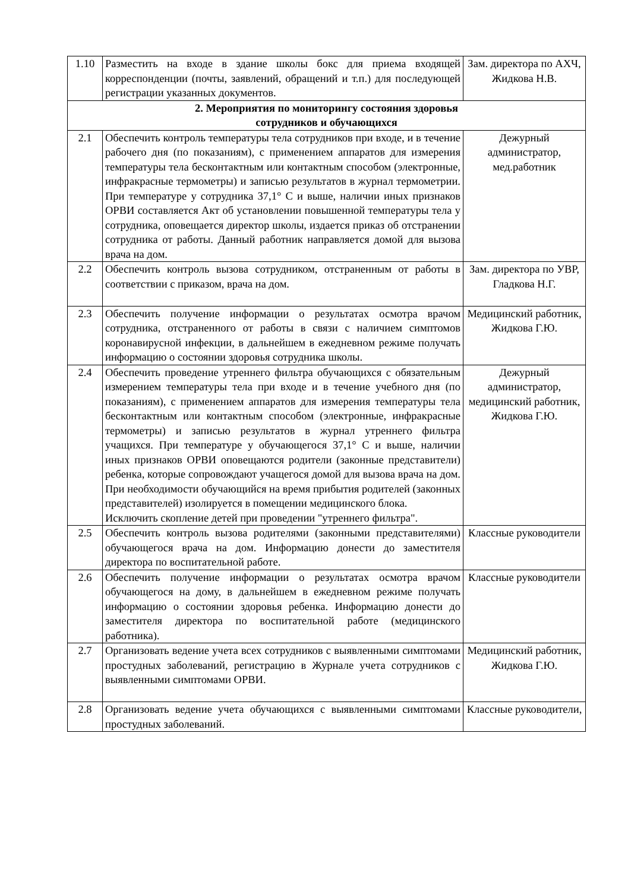| 1.10 | Разместить на входе в здание школы бокс для приема входящей корреспонденции (почты, заявлений, обращений и т.п.) для последующей регистрации указанных документов. | Зам. директора по АХЧ, Жидкова Н.В. |
| 2. Мероприятия по мониторингу состояния здоровья сотрудников и обучающихся | | |
| 2.1 | Обеспечить контроль температуры тела сотрудников при входе, и в течение рабочего дня (по показаниям), с применением аппаратов для измерения температуры тела бесконтактным или контактным способом (электронные, инфракрасные термометры) и записью результатов в журнал термометрии. При температуре у сотрудника 37,1° С и выше, наличии иных признаков ОРВИ составляется Акт об установлении повышенной температуры тела у сотрудника, оповещается директор школы, издается приказ об отстранении сотрудника от работы. Данный работник направляется домой для вызова врача на дом. | Дежурный администратор, мед.работник |
| 2.2 | Обеспечить контроль вызова сотрудником, отстраненным от работы в соответствии с приказом, врача на дом. | Зам. директора по УВР, Гладкова Н.Г. |
| 2.3 | Обеспечить получение информации о результатах осмотра врачом сотрудника, отстраненного от работы в связи с наличием симптомов коронавирусной инфекции, в дальнейшем в ежедневном режиме получать информацию о состоянии здоровья сотрудника школы. | Медицинский работник, Жидкова Г.Ю. |
| 2.4 | Обеспечить проведение утреннего фильтра обучающихся с обязательным измерением температуры тела при входе и в течение учебного дня (по показаниям), с применением аппаратов для измерения температуры тела бесконтактным или контактным способом (электронные, инфракрасные термометры) и записью результатов в журнал утреннего фильтра учащихся. При температуре у обучающегося 37,1° С и выше, наличии иных признаков ОРВИ оповещаются родители (законные представители) ребенка, которые сопровождают учащегося домой для вызова врача на дом. При необходимости обучающийся на время прибытия родителей (законных представителей) изолируется в помещении медицинского блока. Исключить скопление детей при проведении "утреннего фильтра". | Дежурный администратор, медицинский работник, Жидкова Г.Ю. |
| 2.5 | Обеспечить контроль вызова родителями (законными представителями) обучающегося врача на дом. Информацию донести до заместителя директора по воспитательной работе. | Классные руководители |
| 2.6 | Обеспечить получение информации о результатах осмотра врачом обучающегося на дому, в дальнейшем в ежедневном режиме получать информацию о состоянии здоровья ребенка. Информацию донести до заместителя директора по воспитательной работе (медицинского работника). | Классные руководители |
| 2.7 | Организовать ведение учета всех сотрудников с выявленными симптомами простудных заболеваний, регистрацию в Журнале учета сотрудников с выявленными симптомами ОРВИ. | Медицинский работник, Жидкова Г.Ю. |
| 2.8 | Организовать ведение учета обучающихся с выявленными симптомами простудных заболеваний. | Классные руководители, |